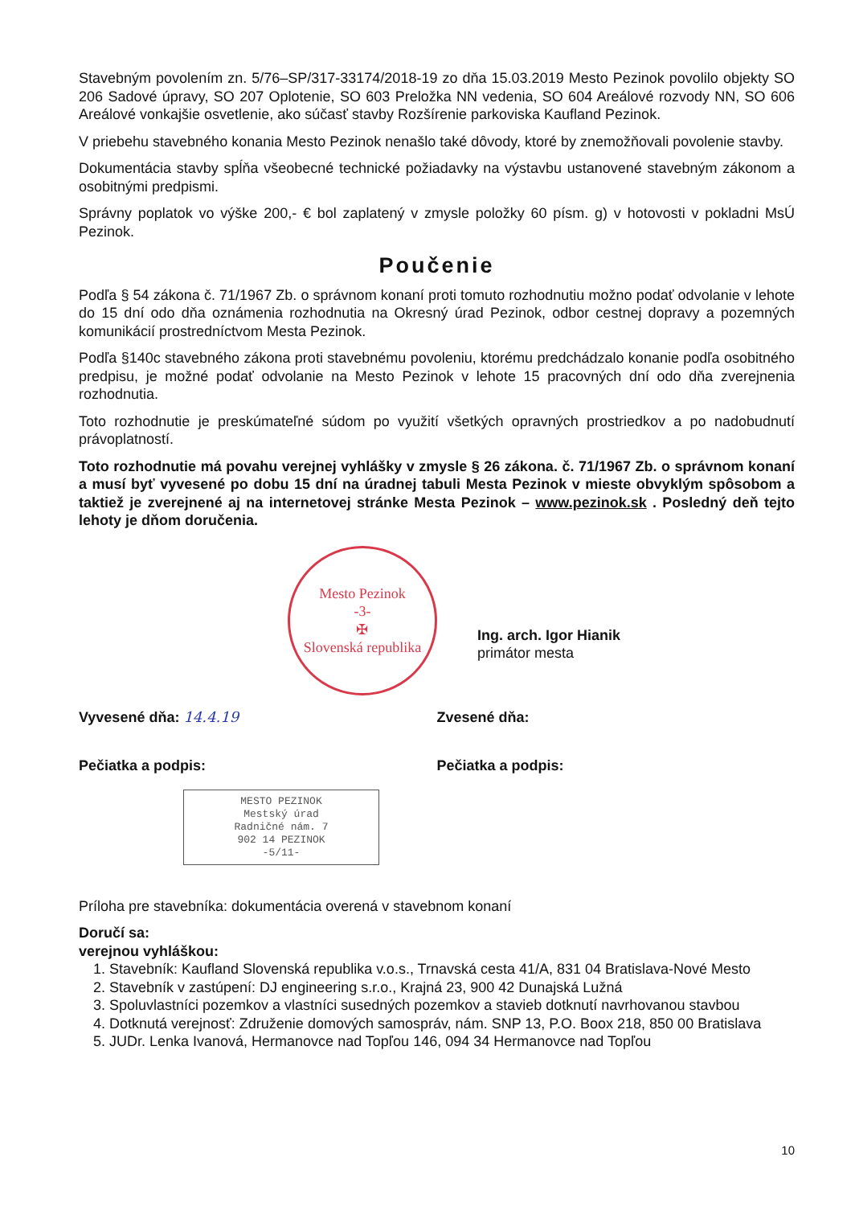Stavebným povolením zn. 5/76–SP/317-33174/2018-19 zo dňa 15.03.2019 Mesto Pezinok povolilo objekty SO 206 Sadové úpravy, SO 207 Oplotenie, SO 603 Preložka NN vedenia, SO 604 Areálové rozvody NN, SO 606 Areálové vonkajšie osvetlenie, ako súčasť stavby Rozšírenie parkoviska Kaufland Pezinok.
V priebehu stavebného konania Mesto Pezinok nenašlo také dôvody, ktoré by znemožňovali povolenie stavby.
Dokumentácia stavby spĺňa všeobecné technické požiadavky na výstavbu ustanovené stavebným zákonom a osobitnými predpismi.
Správny poplatok vo výške 200,- € bol zaplatený v zmysle položky 60 písm. g) v hotovosti v pokladni MsÚ Pezinok.
Poučenie
Podľa § 54 zákona č. 71/1967 Zb. o správnom konaní proti tomuto rozhodnutiu možno podať odvolanie v lehote do 15 dní odo dňa oznámenia rozhodnutia na Okresný úrad Pezinok, odbor cestnej dopravy a pozemných komunikácií prostredníctvom Mesta Pezinok.
Podľa §140c stavebného zákona proti stavebnému povoleniu, ktorému predchádzalo konanie podľa osobitného predpisu, je možné podať odvolanie na Mesto Pezinok v lehote 15 pracovných dní odo dňa zverejnenia rozhodnutia.
Toto rozhodnutie je preskúmateľné súdom po využití všetkých opravných prostriedkov a po nadobudnutí právoplatností.
Toto rozhodnutie má povahu verejnej vyhlášky v zmysle § 26 zákona. č. 71/1967 Zb. o správnom konaní a musí byť vyvesené po dobu 15 dní na úradnej tabuli Mesta Pezinok v mieste obvyklým spôsobom a taktiež je zverejnené aj na internetovej stránke Mesta Pezinok – www.pezinok.sk . Posledný deň tejto lehoty je dňom doručenia.
Mesto Pezinok
-3-
✠
Slovenská republika
Ing. arch. Igor Hianik
primátor mesta
Vyvesené dňa: 14.4.19 Zvesené dňa:
Pečiatka a podpis: Pečiatka a podpis:
MESTO PEZINOK
Mestský úrad
Radničné nám. 7
902 14 PEZINOK
-5/11-
Príloha pre stavebníka: dokumentácia overená v stavebnom konaní
Doručí sa:
verejnou vyhláškou:
1. Stavebník: Kaufland Slovenská republika v.o.s., Trnavská cesta 41/A, 831 04 Bratislava-Nové Mesto
2. Stavebník v zastúpení: DJ engineering s.r.o., Krajná 23, 900 42 Dunajská Lužná
3. Spoluvlastníci pozemkov a vlastníci susedných pozemkov a stavieb dotknutí navrhovanou stavbou
4. Dotknutá verejnosť: Združenie domových samospráv, nám. SNP 13, P.O. Boox 218, 850 00 Bratislava
5. JUDr. Lenka Ivanová, Hermanovce nad Topľou 146, 094 34 Hermanovce nad Topľou
10